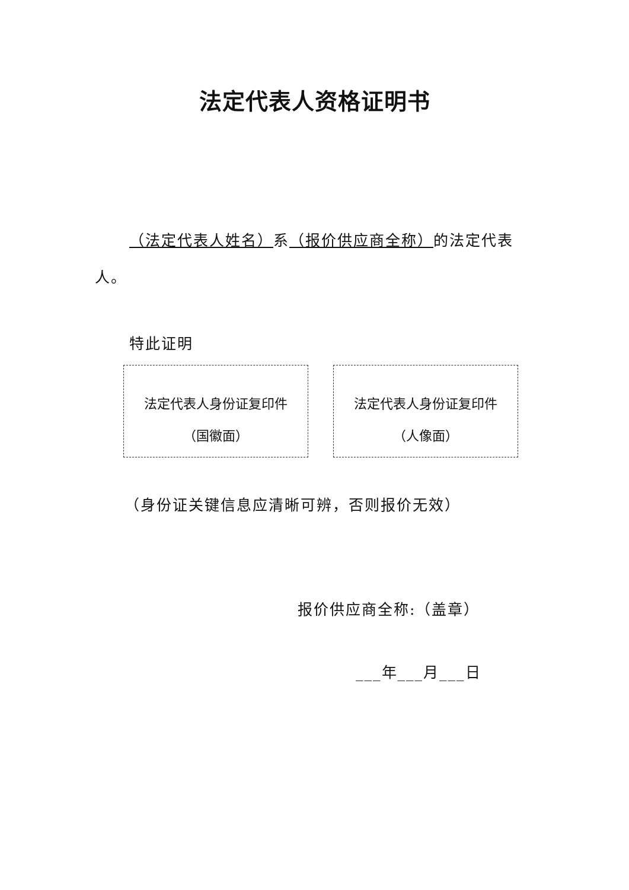法定代表人资格证明书
（法定代表人姓名）系（报价供应商全称）的法定代表人。
特此证明
法定代表人身份证复印件
（国徽面）
法定代表人身份证复印件
（人像面）
（身份证关键信息应清晰可辨，否则报价无效）
报价供应商全称:（盖章）
___年___月___日